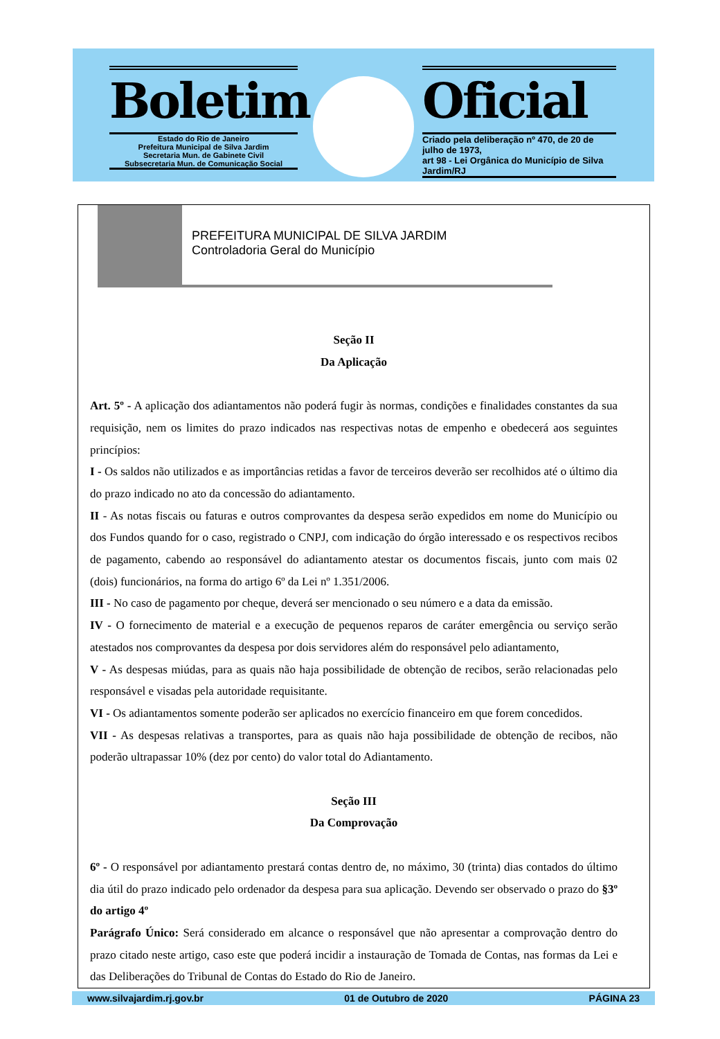Boletim
Estado do Rio de Janeiro
Prefeitura Municipal de Silva Jardim
Secretaria Mun. de Gabinete Civil
Subsecretaria Mun. de Comunicação Social
Oficial
Criado pela deliberação nº 470, de 20 de julho de 1973,
art 98 - Lei Orgânica do Município de Silva Jardim/RJ
PREFEITURA MUNICIPAL DE SILVA JARDIM
Controladoria Geral do Município
Seção II
Da Aplicação
Art. 5º - A aplicação dos adiantamentos não poderá fugir às normas, condições e finalidades constantes da sua requisição, nem os limites do prazo indicados nas respectivas notas de empenho e obedecerá aos seguintes princípios:
I - Os saldos não utilizados e as importâncias retidas a favor de terceiros deverão ser recolhidos até o último dia do prazo indicado no ato da concessão do adiantamento.
II - As notas fiscais ou faturas e outros comprovantes da despesa serão expedidos em nome do Município ou dos Fundos quando for o caso, registrado o CNPJ, com indicação do órgão interessado e os respectivos recibos de pagamento, cabendo ao responsável do adiantamento atestar os documentos fiscais, junto com mais 02 (dois) funcionários, na forma do artigo 6º da Lei nº 1.351/2006.
III - No caso de pagamento por cheque, deverá ser mencionado o seu número e a data da emissão.
IV - O fornecimento de material e a execução de pequenos reparos de caráter emergência ou serviço serão atestados nos comprovantes da despesa por dois servidores além do responsável pelo adiantamento,
V - As despesas miúdas, para as quais não haja possibilidade de obtenção de recibos, serão relacionadas pelo responsável e visadas pela autoridade requisitante.
VI - Os adiantamentos somente poderão ser aplicados no exercício financeiro em que forem concedidos.
VII - As despesas relativas a transportes, para as quais não haja possibilidade de obtenção de recibos, não poderão ultrapassar 10% (dez por cento) do valor total do Adiantamento.
Seção III
Da Comprovação
6º - O responsável por adiantamento prestará contas dentro de, no máximo, 30 (trinta) dias contados do último dia útil do prazo indicado pelo ordenador da despesa para sua aplicação. Devendo ser observado o prazo do §3º do artigo 4º
Parágrafo Único: Será considerado em alcance o responsável que não apresentar a comprovação dentro do prazo citado neste artigo, caso este que poderá incidir a instauração de Tomada de Contas, nas formas da Lei e das Deliberações do Tribunal de Contas do Estado do Rio de Janeiro.
www.silvajardim.rj.gov.br 01 de Outubro de 2020 PÁGINA 23